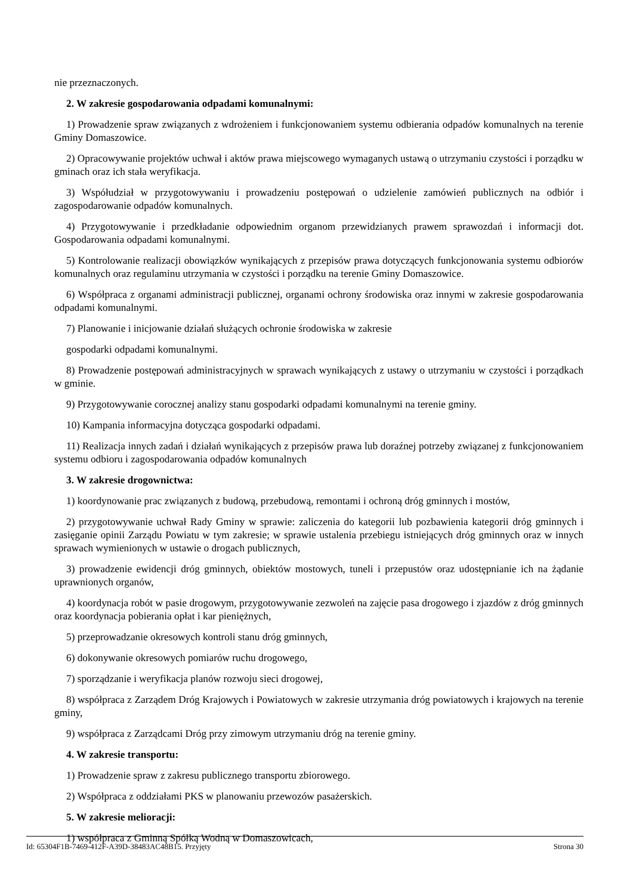nie przeznaczonych.
2. W zakresie gospodarowania odpadami komunalnymi:
1) Prowadzenie spraw związanych z wdrożeniem i funkcjonowaniem systemu odbierania odpadów komunalnych na terenie Gminy Domaszowice.
2) Opracowywanie projektów uchwał i aktów prawa miejscowego wymaganych ustawą o utrzymaniu czystości i porządku w gminach oraz ich stała weryfikacja.
3) Współudział w przygotowywaniu i prowadzeniu postępowań o udzielenie zamówień publicznych na odbiór i zagospodarowanie odpadów komunalnych.
4) Przygotowywanie i przedkładanie odpowiednim organom przewidzianych prawem sprawozdań i informacji dot. Gospodarowania odpadami komunalnymi.
5) Kontrolowanie realizacji obowiązków wynikających z przepisów prawa dotyczących funkcjonowania systemu odbiorów komunalnych oraz regulaminu utrzymania w czystości i porządku na terenie Gminy Domaszowice.
6) Współpraca z organami administracji publicznej, organami ochrony środowiska oraz innymi w zakresie gospodarowania odpadami komunalnymi.
7) Planowanie i inicjowanie działań służących ochronie środowiska w zakresie
gospodarki odpadami komunalnymi.
8) Prowadzenie postępowań administracyjnych w sprawach wynikających z ustawy o utrzymaniu w czystości i porządkach w gminie.
9) Przygotowywanie corocznej analizy stanu gospodarki odpadami komunalnymi na terenie gminy.
10) Kampania informacyjna dotycząca gospodarki odpadami.
11) Realizacja innych zadań i działań wynikających z przepisów prawa lub doraźnej potrzeby związanej z funkcjonowaniem systemu odbioru i zagospodarowania odpadów komunalnych
3. W zakresie drogownictwa:
1) koordynowanie prac związanych z budową, przebudową, remontami i ochroną dróg gminnych i mostów,
2) przygotowywanie uchwał Rady Gminy w sprawie: zaliczenia do kategorii lub pozbawienia kategorii dróg gminnych i zasięganie opinii Zarządu Powiatu w tym zakresie; w sprawie ustalenia przebiegu istniejących dróg gminnych oraz w innych sprawach wymienionych w ustawie o drogach publicznych,
3) prowadzenie ewidencji dróg gminnych, obiektów mostowych, tuneli i przepustów oraz udostępnianie ich na żądanie uprawnionych organów,
4) koordynacja robót w pasie drogowym, przygotowywanie zezwoleń na zajęcie pasa drogowego i zjazdów z dróg gminnych oraz koordynacja pobierania opłat i kar pieniężnych,
5) przeprowadzanie okresowych kontroli stanu dróg gminnych,
6) dokonywanie okresowych pomiarów ruchu drogowego,
7) sporządzanie i weryfikacja planów rozwoju sieci drogowej,
8) współpraca z Zarządem Dróg Krajowych i Powiatowych w zakresie utrzymania dróg powiatowych i krajowych na terenie gminy,
9) współpraca z Zarządcami Dróg przy zimowym utrzymaniu dróg na terenie gminy.
4. W zakresie transportu:
1) Prowadzenie spraw z zakresu publicznego transportu zbiorowego.
2) Współpraca z oddziałami PKS w planowaniu przewozów pasażerskich.
5. W zakresie melioracji:
1) współpraca z Gminną Spółką Wodną w Domaszowicach,
Id: 65304F1B-7469-412F-A39D-38483AC48B15. Przyjęty Strona 30